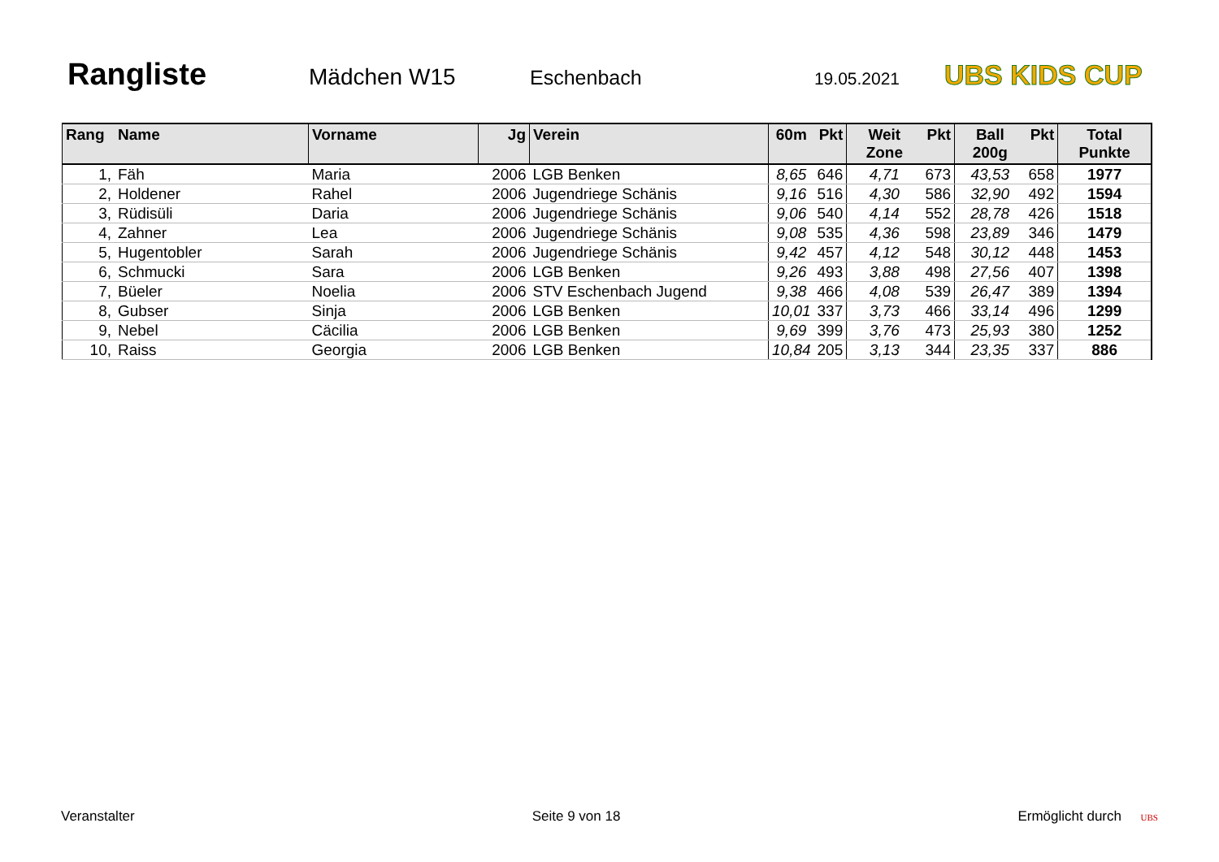Rangliste
Mädchen W15 Eschenbach 19.05.2021 UBS KIDS CUP
| Rang | Name | Vorname | Jg | Verein | 60m | Pkt | Weit Zone | Pkt | Ball 200g | Pkt | Total Punkte |
| --- | --- | --- | --- | --- | --- | --- | --- | --- | --- | --- | --- |
| 1, | Fäh | Maria | 2006 | LGB Benken | 8,65 | 646 | 4,71 | 673 | 43,53 | 658 | 1977 |
| 2, | Holdener | Rahel | 2006 | Jugendriege Schänis | 9,16 | 516 | 4,30 | 586 | 32,90 | 492 | 1594 |
| 3, | Rüdisüli | Daria | 2006 | Jugendriege Schänis | 9,06 | 540 | 4,14 | 552 | 28,78 | 426 | 1518 |
| 4, | Zahner | Lea | 2006 | Jugendriege Schänis | 9,08 | 535 | 4,36 | 598 | 23,89 | 346 | 1479 |
| 5, | Hugentobler | Sarah | 2006 | Jugendriege Schänis | 9,42 | 457 | 4,12 | 548 | 30,12 | 448 | 1453 |
| 6, | Schmucki | Sara | 2006 | LGB Benken | 9,26 | 493 | 3,88 | 498 | 27,56 | 407 | 1398 |
| 7, | Büeler | Noelia | 2006 | STV Eschenbach Jugend | 9,38 | 466 | 4,08 | 539 | 26,47 | 389 | 1394 |
| 8, | Gubser | Sinja | 2006 | LGB Benken | 10,01 | 337 | 3,73 | 466 | 33,14 | 496 | 1299 |
| 9, | Nebel | Cäcilia | 2006 | LGB Benken | 9,69 | 399 | 3,76 | 473 | 25,93 | 380 | 1252 |
| 10, | Raiss | Georgia | 2006 | LGB Benken | 10,84 | 205 | 3,13 | 344 | 23,35 | 337 | 886 |
Veranstalter Seite 9 von 18 Ermöglicht durch UBS